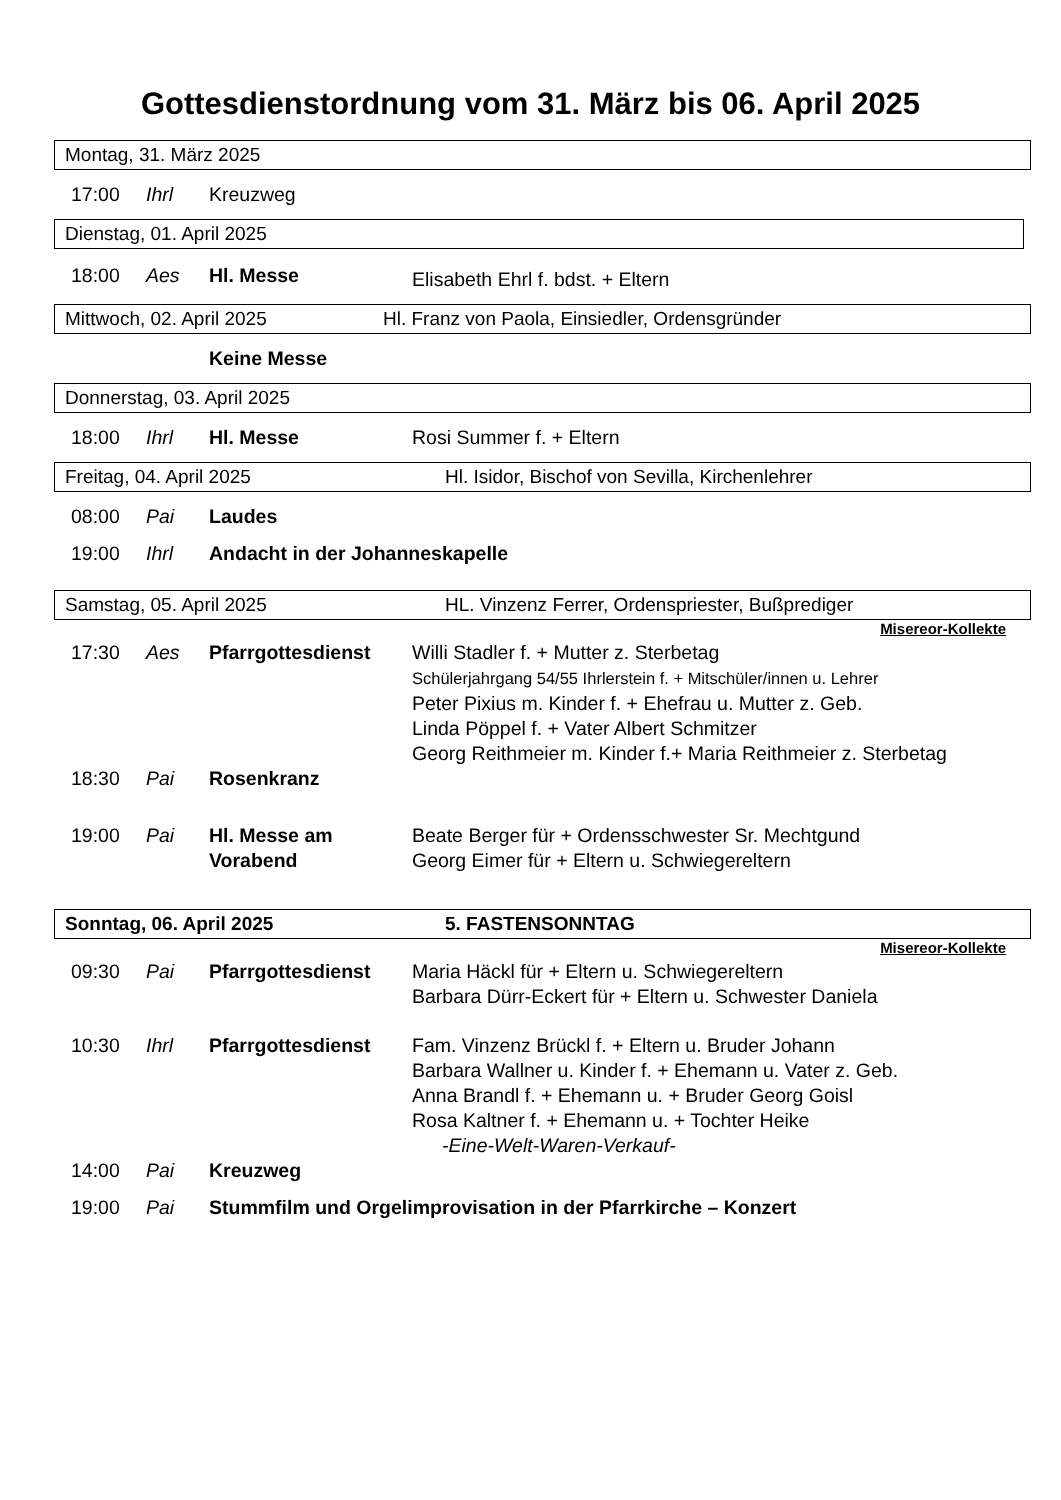Gottesdienstordnung vom 31. März bis 06. April 2025
Montag, 31. März 2025
17:00 Ihrl Kreuzweg
Dienstag, 01. April 2025
18:00 Aes Hl. Messe Elisabeth Ehrl f. bdst. + Eltern
Mittwoch, 02. April 2025 Hl. Franz von Paola, Einsiedler, Ordensgründer
Keine Messe
Donnerstag, 03. April 2025
18:00 Ihrl Hl. Messe Rosi Summer f. + Eltern
Freitag, 04. April 2025 Hl. Isidor, Bischof von Sevilla, Kirchenlehrer
08:00 Pai Laudes
19:00 Ihrl Andacht in der Johanneskapelle
Samstag, 05. April 2025 HL. Vinzenz Ferrer, Ordenspriester, Bußprediger
Misereor-Kollekte
17:30 Aes Pfarrgottesdienst Willi Stadler f. + Mutter z. Sterbetag
Schülerjahrgang 54/55 Ihrlerstein f. + Mitschüler/innen u. Lehrer
Peter Pixius m. Kinder f. + Ehefrau u. Mutter z. Geb.
Linda Pöppel f. + Vater Albert Schmitzer
Georg Reithmeier m. Kinder f.+ Maria Reithmeier z. Sterbetag
18:30 Pai Rosenkranz
19:00 Pai Hl. Messe am Vorabend Beate Berger für + Ordensschwester Sr. Mechtgund
Georg Eimer für + Eltern u. Schwiegereltern
Sonntag, 06. April 2025 5. FASTENSONNTAG
Misereor-Kollekte
09:30 Pai Pfarrgottesdienst Maria Häckl für + Eltern u. Schwiegereltern
Barbara Dürr-Eckert für + Eltern u. Schwester Daniela
10:30 Ihrl Pfarrgottesdienst Fam. Vinzenz Brückl f. + Eltern u. Bruder Johann
Barbara Wallner u. Kinder f. + Ehemann u. Vater z. Geb.
Anna Brandl f. + Ehemann u. + Bruder Georg Goisl
Rosa Kaltner f. + Ehemann u. + Tochter Heike
-Eine-Welt-Waren-Verkauf-
14:00 Pai Kreuzweg
19:00 Pai Stummfilm und Orgelimprovisation in der Pfarrkirche – Konzert